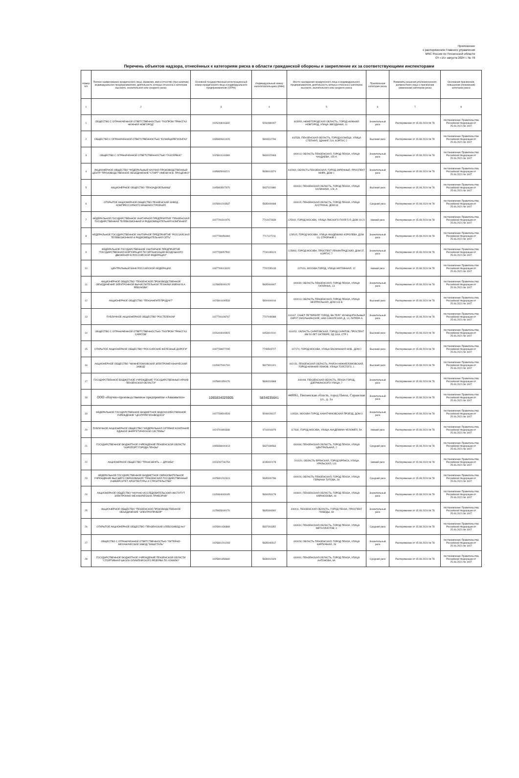Приложение
к распоряжению Главного управления
МЧС России по Пензенской области
От «15» августа 2024 г. № 78
Перечень объектов надзора, отнесённых к категориям риска в области гражданской обороны и закрепление их за соответствующими инспекторами
| Номер п/п | Полное наименование юридического лица, фамилия, имя и отчество (при наличии) индивидуального предпринимателя, деятельность которых отнесена к категории высокого, значительного или среднего риска | Основной государственный регистрационный номер юридического лица и индивидуального предпринимателя (ОГРН) | Индивидуальный номер налогоплательщика (ИНН) | Место нахождения юридического лица и индивидуального предпринимателя, деятельность которых отнесена к категории высокого, значительного или среднего риска | Присвоенная категория риска | Реквизиты решения уполномоченного должностного лица о присвоении (изменении) категории риска | Основания присвоения, повышения (понижения) категории риска |
| --- | --- | --- | --- | --- | --- | --- | --- |
| 1 | 2 | 3 | 4 | 5 | 6 | 7 | 8 |
| 1 | ОБЩЕСТВО С ОГРАНИЧЕННОЙ ОТВЕТСТВЕННОСТЬЮ "ГАЗПРОМ ТРАНСГАЗ НИЖНИЙ НОВГОРОД" | 1025203016332 | 5260080007 | 603950, НИЖЕГОРОДСКАЯ ОБЛАСТЬ, ГОРОД НИЖНИЙ НОВГОРОД, УЛИЦА ЗВЕЗДИНКА, 11 | Значительный риск | Распоряжение от 15.08.2024 № 78 | постановление Правительства Российской Федерации от 25.06.2021 № 1007 |
| 2 | ОБЩЕСТВО С ОГРАНИЧЕННОЙ ОТВЕТСТВЕННОСТЬЮ "КУЗНЕЦКРЕГИОНГАЗ" | 1035800601429 | 5803012796 | 442539, ПЕНЗЕНСКАЯ ОБЛАСТЬ, ГОРОД КУЗНЕЦК, УЛИЦА СТЕПНАЯ, ЗДАНИЕ 21А, КОРПУС 2 | Высокий риск | Распоряжение от 15.08.2024 № 78 | постановление Правительства Российской Федерации от 25.06.2021 № 1007 |
| 3 | ОБЩЕСТВО С ОГРАНИЧЕННОЙ ОТВЕТСТВЕННОСТЬЮ "ГАЗСЕРВИС" | 1025801110389 | 5834022963 | 440013, ОБЛАСТЬ ПЕНЗЕНСКАЯ, ГОРОД ПЕНЗА, УЛИЦА ЧААДАЕВА, 155-А | Значительный риск | Распоряжение от 15.08.2024 № 78 | постановление Правительства Российской Федерации от 25.06.2021 № 1007 |
| 4 | АКЦИОНЕРНОЕ ОБЩЕСТВО "ФЕДЕРАЛЬНЫЙ НАУЧНО-ПРОИЗВОДСТВЕННЫЙ ЦЕНТР "ПРОИЗВОДСТВЕННОЕ ОБЪЕДИНЕНИЕ "СТАРТ" ИМЕНИ М.В. ПРОЦЕНКО" | 1185835003221 | 5838013374 | 442960, ОБЛАСТЬ ПЕНЗЕНСКАЯ, ГОРОД ЗАРЕЧНЫЙ, ПРОСПЕКТ МИРА, ДОМ 1 | Значительный риск | Распоряжение от 15.08.2024 № 78 | постановление Правительства Российской Федерации от 25.06.2021 № 1007 |
| 5 | АКЦИОНЕРНОЕ ОБЩЕСТВО "ПЕНЗАДИЗЕЛЬМАШ" | 1045803507970 | 5837022880 | 440034, ПЕНЗЕНСКАЯ ОБЛАСТЬ, ГОРОД ПЕНЗА, УЛИЦА КАЛИНИНА, 128, А | Высокий риск | Распоряжение от 15.08.2024 № 78 | постановление Правительства Российской Федерации от 25.06.2021 № 1007 |
| 6 | ОТКРЫТОЕ АКЦИОНЕРНОЕ ОБЩЕСТВО ПЕНЗЕНСКИЙ ЗАВОД КОМПРЕССОРНОГО МАШИНОСТРОЕНИЯ | 1025801203537 | 5835000698 | 440015, ПЕНЗЕНСКАЯ ОБЛАСТЬ, ГОРОД ПЕНЗА, УЛИЦА АУСТРИНА, ДОМ 63 | Средний риск | Распоряжение от 15.08.2024 № 78 | постановление Правительства Российской Федерации от 25.06.2021 № 1007 |
| 7 | ФЕДЕРАЛЬНОЕ ГОСУДАРСТВЕННОЕ УНИТАРНОЕ ПРЕДПРИЯТИЕ "ПЕНЗЕНСКАЯ ГОСУДАРСТВЕННАЯ ТЕЛЕВИЗИОННАЯ И РАДИОВЕЩАТЕЛЬНАЯ КОМПАНИЯ" | 1027700310076 | 7714072839 | 125040, ГОРОД МОСКВА, УЛИЦА ЯМСКОГО ПОЛЯ 5-Я, ДОМ 19-21 | Низкий риск | Распоряжение от 15.08.2024 № 78 | постановление Правительства Российской Федерации от 25.06.2021 № 1007 |
| 8 | ФЕДЕРАЛЬНОЕ ГОСУДАРСТВЕННОЕ УНИТАРНОЕ ПРЕДПРИЯТИЕ "РОССИЙСКАЯ ТЕЛЕВИЗИОННАЯ И РАДИОВЕЩАТЕЛЬНАЯ СЕТЬ" | 1027739456084 | 7717127211 | 129515, ГОРОД МОСКВА, УЛИЦА АКАДЕМИКА КОРОЛЕВА, ДОМ 13, СТРОЕНИЕ 1 | Значительный риск | Распоряжение от 15.08.2024 № 78 | постановление Правительства Российской Федерации от 25.06.2021 № 1007 |
| 9 | ФЕДЕРАЛЬНОЕ ГОСУДАРСТВЕННОЕ УНИТАРНОЕ ПРЕДПРИЯТИЕ "ГОСУДАРСТВЕННАЯ КОРПОРАЦИЯ ПО ОРГАНИЗАЦИИ ВОЗДУШНОГО ДВИЖЕНИЯ В РОССИЙСКОЙ ФЕДЕРАЦИИ" | 1027739057500 | 7734135124 | 125993, ГОРОД МОСКВА, ПРОСПЕКТ ЛЕНИНГРАДСКИЙ, ДОМ 37, КОРПУС 7 | Значительный риск | Распоряжение от 15.08.2024 № 78 | постановление Правительства Российской Федерации от 25.06.2021 № 1007 |
| 10 | ЦЕНТРАЛЬНЫЙ БАНК РОССИЙСКОЙ ФЕДЕРАЦИИ | 1037700013020 | 7702235133 | 107016, МОСКВА ГОРОД, УЛИЦА НЕГЛИННАЯ, 12 | Низкий риск | Распоряжение от 15.08.2024 № 78 | постановление Правительства Российской Федерации от 25.06.2021 № 1007 |
| 11 | АКЦИОНЕРНОЕ ОБЩЕСТВО "ПЕНЗЕНСКОЕ ПРОИЗВОДСТВЕННОЕ ОБЪЕДИНЕНИЕ ЭЛЕКТРОННОЙ ВЫЧИСЛИТЕЛЬНОЙ ТЕХНИКИ ИМЕНИ В.А. РЕВУНОВА" | 1125835000125 | 5835094907 | 440039, ОБЛАСТЬ ПЕНЗЕНСКАЯ, ГОРОД ПЕНЗА, УЛИЦА ГАГАРИНА, 13 | Значительный риск | Распоряжение от 15.08.2024 № 78 | постановление Правительства Российской Федерации от 25.06.2021 № 1007 |
| 12 | АКЦИОНЕРНОЕ ОБЩЕСТВО "ПЕНЗАНЕФТЕПРОДУКТ" | 1025801100533 | 5800000016 | 440013, ОБЛАСТЬ ПЕНЗЕНСКАЯ, ГОРОД ПЕНЗА, УЛИЦА НЕЙТРАЛЬНАЯ, ДОМ 104 Б | Высокий риск | Распоряжение от 15.08.2024 № 78 | постановление Правительства Российской Федерации от 25.06.2021 № 1007 |
| 13 | ПУБЛИЧНОЕ АКЦИОНЕРНОЕ ОБЩЕСТВО "РОСТЕЛЕКОМ" | 1027700198767 | 7707049388 | 191167, САНКТ-ПЕТЕРБУРГ ГОРОД, ВН.ТЕР.Г. МУНИЦИПАЛЬНЫЙ ОКРУГ СМОЛЬНИНСКОЕ, НАБ СИНОПСКАЯ, Д. 14, ЛИТЕРА А | Значительный риск | Распоряжение от 15.08.2024 № 78 | постановление Правительства Российской Федерации от 25.06.2021 № 1007 |
| 14 | ОБЩЕСТВО С ОГРАНИЧЕННОЙ ОТВЕТСТВЕННОСТЬЮ "ГАЗПРОМ ТРАНСГАЗ САРАТОВ" | 1026403049815 | 6453010110 | 410052, ОБЛАСТЬ САРАТОВСКАЯ, ГОРОД САРАТОВ, ПРОСПЕКТ ИМ 50 ЛЕТ ОКТЯБРЯ, ЗД 118А, СТР 1 | Высокий риск | Распоряжение от 15.08.2024 № 78 | постановление Правительства Российской Федерации от 25.06.2021 № 1007 |
| 15 | ОТКРЫТОЕ АКЦИОНЕРНОЕ ОБЩЕСТВО "РОССИЙСКИЕ ЖЕЛЕЗНЫЕ ДОРОГИ" | 1037739877295 | 7708503727 | 107174, ГОРОД МОСКВА, УЛИЦА БАСМАННАЯ НОВ., ДОМ 2 | Высокий риск | Распоряжение от 15.08.2024 № 78 | постановление Правительства Российской Федерации от 25.06.2021 № 1007 |
| 16 | АКЦИОНЕРНОЕ ОБЩЕСТВО "НИЖНЕЛОМОВСКИЙ ЭЛЕКТРОМЕХАНИЧЕСКИЙ ЗАВОД" | 1115827001740 | 5827901321 | 442151, ПЕНЗЕНСКАЯ ОБЛАСТЬ, РАЙОН НИЖНЕЛОМОВСКИЙ, ГОРОД НИЖНИЙ ЛОМОВ, УЛИЦА ТОЛСТОГО, 1 | Высокий риск | Распоряжение от 15.08.2024 № 78 | постановление Правительства Российской Федерации от 25.06.2021 № 1007 |
| 17 | ГОСУДАРСТВЕННОЕ БЮДЖЕТНОЕ УЧРЕЖДЕНИЕ "ГОСУДАРСТВЕННЫЙ АРХИВ ПЕНЗЕНСКОЙ ОБЛАСТИ" | 1025801359176 | 5836010868 | 440008, ПЕНЗЕНСКАЯ ОБЛАСТЬ, ПЕНЗА ГОРОД, ДЗЕРЖИНСКОГО УЛИЦА, 7 | Значительный риск | Распоряжение от 15.08.2024 № 78 | постановление Правительства Российской Федерации от 25.06.2021 № 1007 |
| 18 | ООО «Научно-производственное предприятие «Авиаметиз» | 1065834025905 | 5834035641 | 440061, Пензенская область, город Пенза, Саранская ул., д. 1а | Значительный риск | Распоряжение от 15.08.2024 № 78 | постановление Правительства Российской Федерации от 25.06.2021 № 1007 |
| 19 | ФЕДЕРАЛЬНОЕ ГОСУДАРСТВЕННОЕ БЮДЖЕТНОЕ ВОДОХОЗЯЙСТВЕННОЕ УЧРЕЖДЕНИЕ "ЦЕНТРРЕГИОНВОДХОЗ" | 1027739504528 | 5008028127 | 119334, МОСКВА ГОРОД, КАНАТЧИКОВСКИЙ ПРОЕЗД, ДОМ 3 | Значительный риск | Распоряжение от 15.08.2024 № 78 | постановление Правительства Российской Федерации от 25.06.2021 № 1007 |
| 20 | ПУБЛИЧНОЕ АКЦИОНЕРНОЕ ОБЩЕСТВО "ФЕДЕРАЛЬНАЯ СЕТЕВАЯ КОМПАНИЯ ЕДИНОЙ ЭНЕРГЕТИЧЕСКОЙ СИСТЕМЫ" | 1024701893336 | 4716016979 | 117630, ГОРОД МОСКВА, УЛИЦА АКАДЕМИКА ЧЕЛОМЕЯ, 5А | Низкий риск | Распоряжение от 15.08.2024 № 78 | постановление Правительства Российской Федерации от 25.06.2021 № 1007 |
| 21 | ГОСУДАРСТВЕННОЕ БЮДЖЕТНОЕ УЧРЕЖДЕНИЕ ПЕНЗЕНСКОЙ ОБЛАСТИ "АЭРОПОРТ ГОРОДА ПЕНЗЫ" | 1095836000413 | 5837039563 | 440068, ПЕНЗЕНСКАЯ ОБЛАСТЬ, ГОРОД ПЕНЗА, УЛИЦА ЦЕНТРАЛЬНАЯ, 2 | Средний риск | Распоряжение от 15.08.2024 № 78 | постановление Правительства Российской Федерации от 25.06.2021 № 1007 |
| 22 | АКЦИОНЕРНОЕ ОБЩЕСТВО "ТРАНСНЕФТЬ — ДРУЖБА" | 1023202736754 | 3235002178 | 241020, ОБЛАСТЬ БРЯНСКАЯ, ГОРОД БРЯНСК, УЛИЦА УРАЛЬСКАЯ, 113 | Низкий риск | Распоряжение от 15.08.2024 № 78 | постановление Правительства Российской Федерации от 25.06.2021 № 1007 |
| 23 | ФЕДЕРАЛЬНОЕ ГОСУДАРСТВЕННОЕ БЮДЖЕТНОЕ ОБРАЗОВАТЕЛЬНОЕ УЧРЕЖДЕНИЕ ВЫСШЕГО ОБРАЗОВАНИЯ "ПЕНЗЕНСКИЙ ГОСУДАРСТВЕННЫЙ УНИВЕРСИТЕТ АРХИТЕКТУРЫ И СТРОИТЕЛЬСТВА" | 1025801202624 | 5835000786 | 440028, ОБЛАСТЬ ПЕНЗЕНСКАЯ, ГОРОД ПЕНЗА, УЛИЦА ГЕРМАНА ТИТОВА, 28 | Средний риск | Распоряжение от 15.08.2024 № 78 | постановление Правительства Российской Федерации от 25.06.2021 № 1007 |
| 24 | АКЦИОНЕРНОЕ ОБЩЕСТВО "НАУЧНО-ИССЛЕДОВАТЕЛЬСКИЙ ИНСТИТУТ ЭЛЕКТРОННО-МЕХАНИЧЕСКИХ ПРИБОРОВ" | 1115834003185 | 5834054179 | 440600, ПЕНЗЕНСКАЯ ОБЛАСТЬ, ГОРОД ПЕНЗА, УЛИЦА КАРАКОЗОВА, 44 | Значительный риск | Распоряжение от 15.08.2024 № 78 | постановление Правительства Российской Федерации от 25.06.2021 № 1007 |
| 25 | АКЦИОНЕРНОЕ ОБЩЕСТВО "ПЕНЗЕНСКОЕ ПРОИЗВОДСТВЕННОЕ ОБЪЕДИНЕНИЕ "ЭЛЕКТРОПРИБОР" | 1125835000170 | 5835094992 | 440011, ПЕНЗЕНСКАЯ ОБЛАСТЬ, ГОРОД ПЕНЗА, ПРОСПЕКТ ПОБЕДЫ, 69 | Значительный риск | Распоряжение от 15.08.2024 № 78 | постановление Правительства Российской Федерации от 25.06.2021 № 1007 |
| 26 | ОТКРЫТОЕ АКЦИОНЕРНОЕ ОБЩЕСТВО "ПЕНЗЕНСКИЙ ХЛЕБОЗАВОД №4" | 1025801436869 | 5837004352 | 440034, ПЕНЗЕНСКАЯ ОБЛАСТЬ, ГОРОД ПЕНЗА, УЛИЦА МЕТАЛЛИСТОВ, 4 | Средний риск | Распоряжение от 15.08.2024 № 78 | постановление Правительства Российской Федерации от 25.06.2021 № 1007 |
| 27 | ОБЩЕСТВО С ОГРАНИЧЕННОЙ ОТВЕТСТВЕННОСТЬЮ "ЛИТЕЙНО-МЕХАНИЧЕСКИЙ ЗАВОД "МАШСТАЛЬ" | 1025801201293 | 5835040517 | 440028, ОБЛАСТЬ ПЕНЗЕНСКАЯ, ГОРОД ПЕНЗА, УЛИЦА КИРПИЧНАЯ, 28 | Значительный риск | Распоряжение от 15.08.2024 № 78 | постановление Правительства Российской Федерации от 25.06.2021 № 1007 |
| 28 | ГОСУДАРСТВЕННОЕ БЮДЖЕТНОЕ УЧРЕЖДЕНИЕ ПЕНЗЕНСКОЙ ОБЛАСТИ "СПОРТИВНАЯ ШКОЛА ОЛИМПИЙСКОГО РЕЗЕРВА ПО ХОККЕЮ" | 1025801358660 | 5836012329 | 440000, ПЕНЗЕНСКАЯ ОБЛАСТЬ, ГОРОД ПЕНЗА, УЛИЦА АНТОНОВА, 9А | Средний риск | Распоряжение от 15.08.2024 № 78 | постановление Правительства Российской Федерации от 25.06.2021 № 1007 |